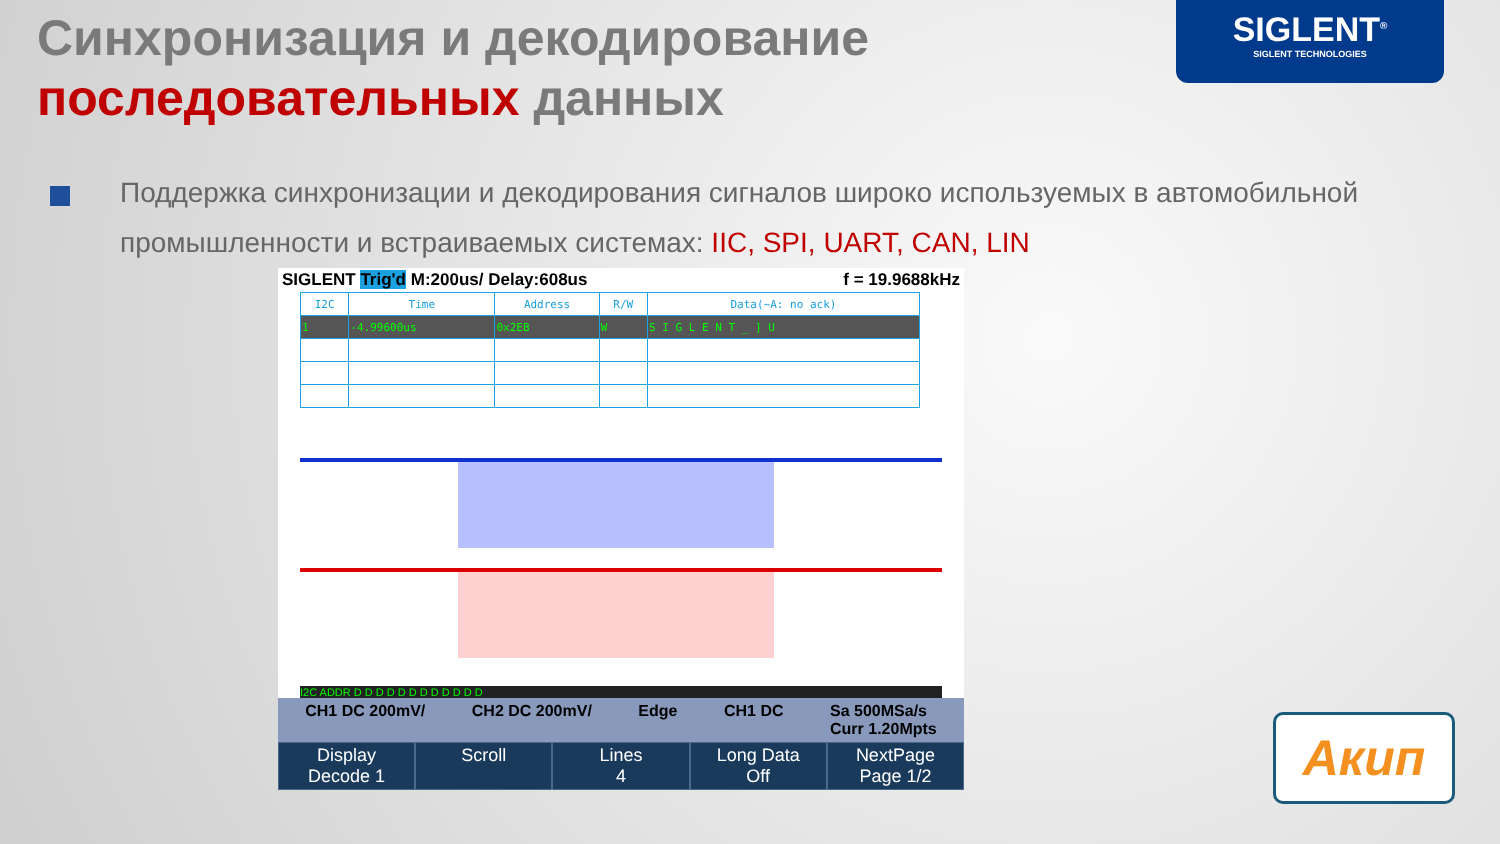SIGLENT<sup>®</sup>
SIGLENT TECHNOLOGIES
Синхронизация и декодирование
последовательных данных
Поддержка синхронизации и декодирования сигналов широко используемых в автомобильной промышленности и встраиваемых системах: IIC, SPI, UART, CAN, LIN
SIGLENT Trig'd M:200us/ Delay:608us f = 19.9688kHz
| I2C | Time | Address | R/W | Data(~A: no ack) |
| --- | --- | --- | --- | --- |
| 1 | -4.99600us | 0x2EB | W | S I G L E N T _ ] U |
I2C ADDR D D D D D D D D D D D D
CH1 DC 200mV/ CH2 DC 200mV/ Edge CH1 DC Sa 500MSa/s
Curr 1.20Mpts
Display
Decode 1
Scroll Lines
4
Long Data
Off
NextPage
Page 1/2
Акип